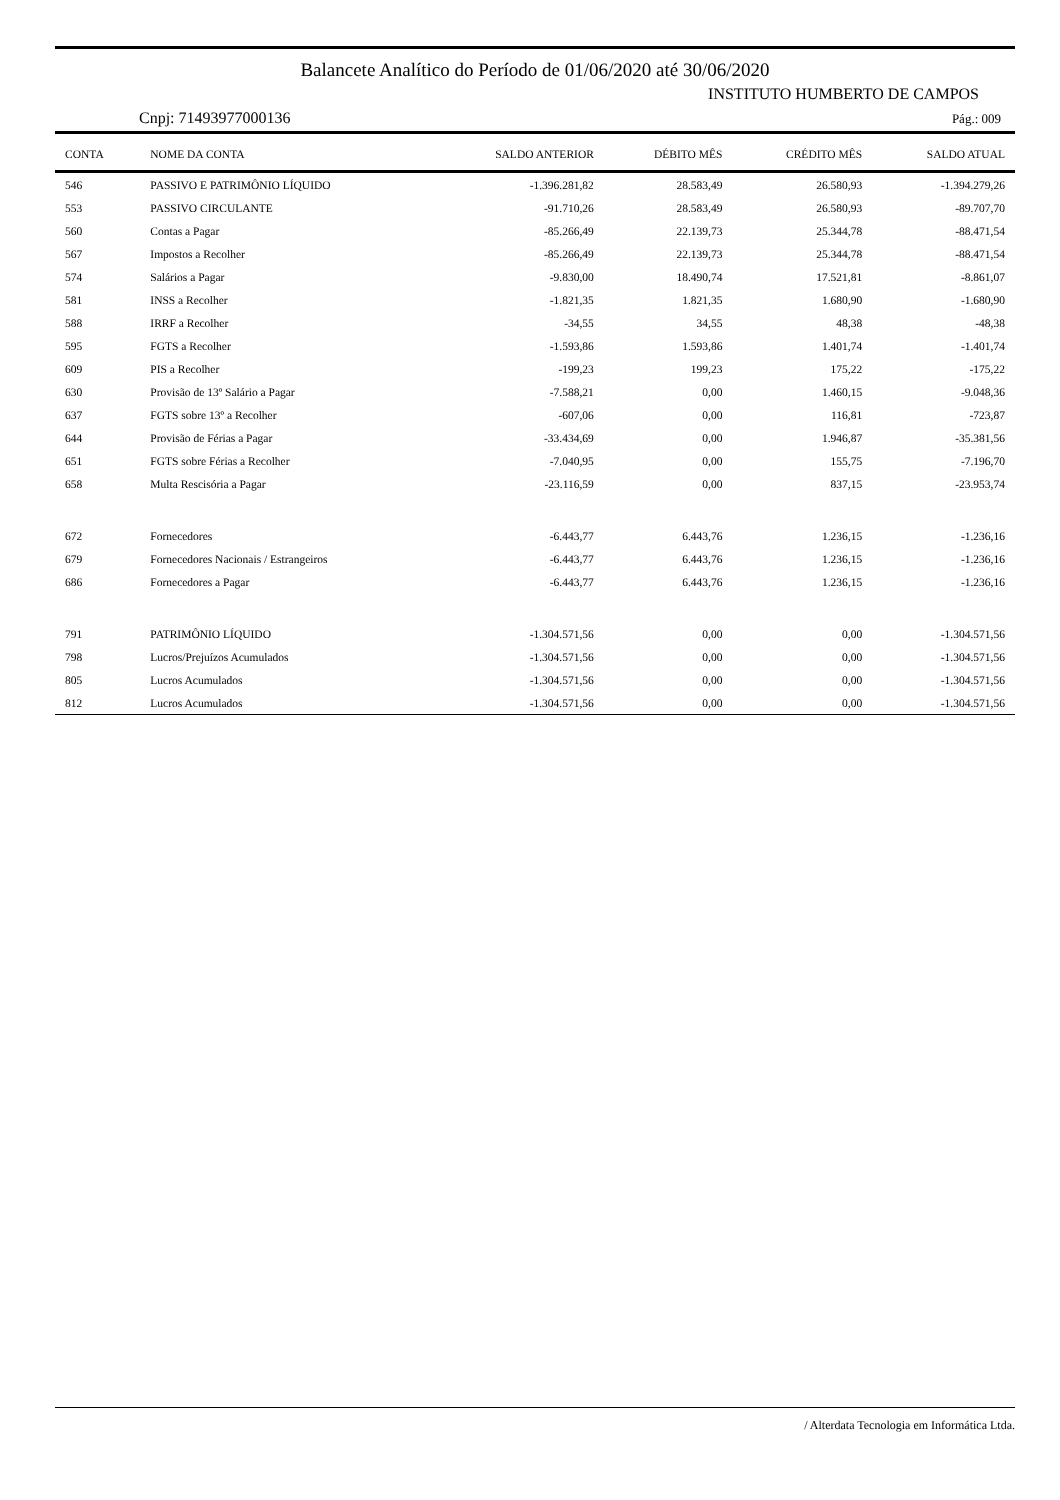Balancete Analítico do Período de 01/06/2020 até 30/06/2020
INSTITUTO HUMBERTO DE CAMPOS
Cnpj: 71493977000136 Pág.: 009
| CONTA | NOME DA CONTA | SALDO ANTERIOR | DÉBITO MÊS | CRÉDITO MÊS | SALDO ATUAL |
| --- | --- | --- | --- | --- | --- |
| 546 | PASSIVO E PATRIMÔNIO LÍQUIDO | -1.396.281,82 | 28.583,49 | 26.580,93 | -1.394.279,26 |
| 553 | PASSIVO CIRCULANTE | -91.710,26 | 28.583,49 | 26.580,93 | -89.707,70 |
| 560 | Contas a Pagar | -85.266,49 | 22.139,73 | 25.344,78 | -88.471,54 |
| 567 | Impostos a Recolher | -85.266,49 | 22.139,73 | 25.344,78 | -88.471,54 |
| 574 | Salários a Pagar | -9.830,00 | 18.490,74 | 17.521,81 | -8.861,07 |
| 581 | INSS a Recolher | -1.821,35 | 1.821,35 | 1.680,90 | -1.680,90 |
| 588 | IRRF a Recolher | -34,55 | 34,55 | 48,38 | -48,38 |
| 595 | FGTS a Recolher | -1.593,86 | 1.593,86 | 1.401,74 | -1.401,74 |
| 609 | PIS a Recolher | -199,23 | 199,23 | 175,22 | -175,22 |
| 630 | Provisão de 13º Salário a Pagar | -7.588,21 | 0,00 | 1.460,15 | -9.048,36 |
| 637 | FGTS sobre 13º a Recolher | -607,06 | 0,00 | 116,81 | -723,87 |
| 644 | Provisão de Férias a Pagar | -33.434,69 | 0,00 | 1.946,87 | -35.381,56 |
| 651 | FGTS sobre Férias a Recolher | -7.040,95 | 0,00 | 155,75 | -7.196,70 |
| 658 | Multa Rescisória a Pagar | -23.116,59 | 0,00 | 837,15 | -23.953,74 |
| 672 | Fornecedores | -6.443,77 | 6.443,76 | 1.236,15 | -1.236,16 |
| 679 | Fornecedores Nacionais / Estrangeiros | -6.443,77 | 6.443,76 | 1.236,15 | -1.236,16 |
| 686 | Fornecedores a Pagar | -6.443,77 | 6.443,76 | 1.236,15 | -1.236,16 |
| 791 | PATRIMÔNIO LÍQUIDO | -1.304.571,56 | 0,00 | 0,00 | -1.304.571,56 |
| 798 | Lucros/Prejuízos Acumulados | -1.304.571,56 | 0,00 | 0,00 | -1.304.571,56 |
| 805 | Lucros Acumulados | -1.304.571,56 | 0,00 | 0,00 | -1.304.571,56 |
| 812 | Lucros Acumulados | -1.304.571,56 | 0,00 | 0,00 | -1.304.571,56 |
/ Alterdata Tecnologia em Informática Ltda.